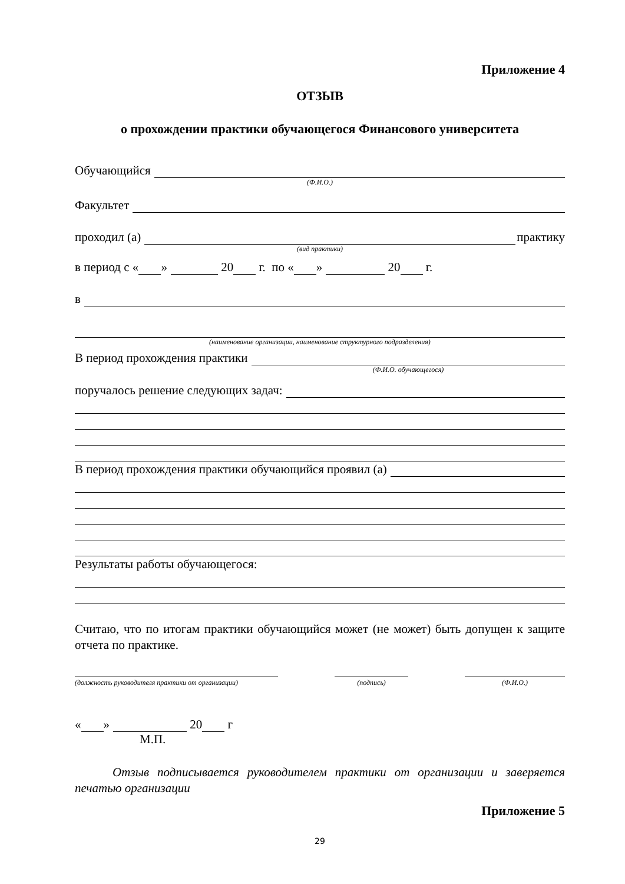Приложение 4
ОТЗЫВ
о прохождении практики обучающегося Финансового университета
Обучающийся
(Ф.И.О.)
Факультет
проходил (а) практику
(вид практики)
в период с « » 20 г. по « » 20 г.
в
(наименование организации, наименование структурного подразделения)
В период прохождения практики
(Ф.И.О. обучающегося)
поручалось решение следующих задач:
В период прохождения практики обучающийся проявил (а)
Результаты работы обучающегося:
Считаю, что по итогам практики обучающийся может (не может) быть допущен к защите отчета по практике.
(должность руководителя практики от организации)
(подпись) (Ф.И.О.)
« » 20 г
М.П.
Отзыв подписывается руководителем практики от организации и заверяется печатью организации
Приложение 5
29